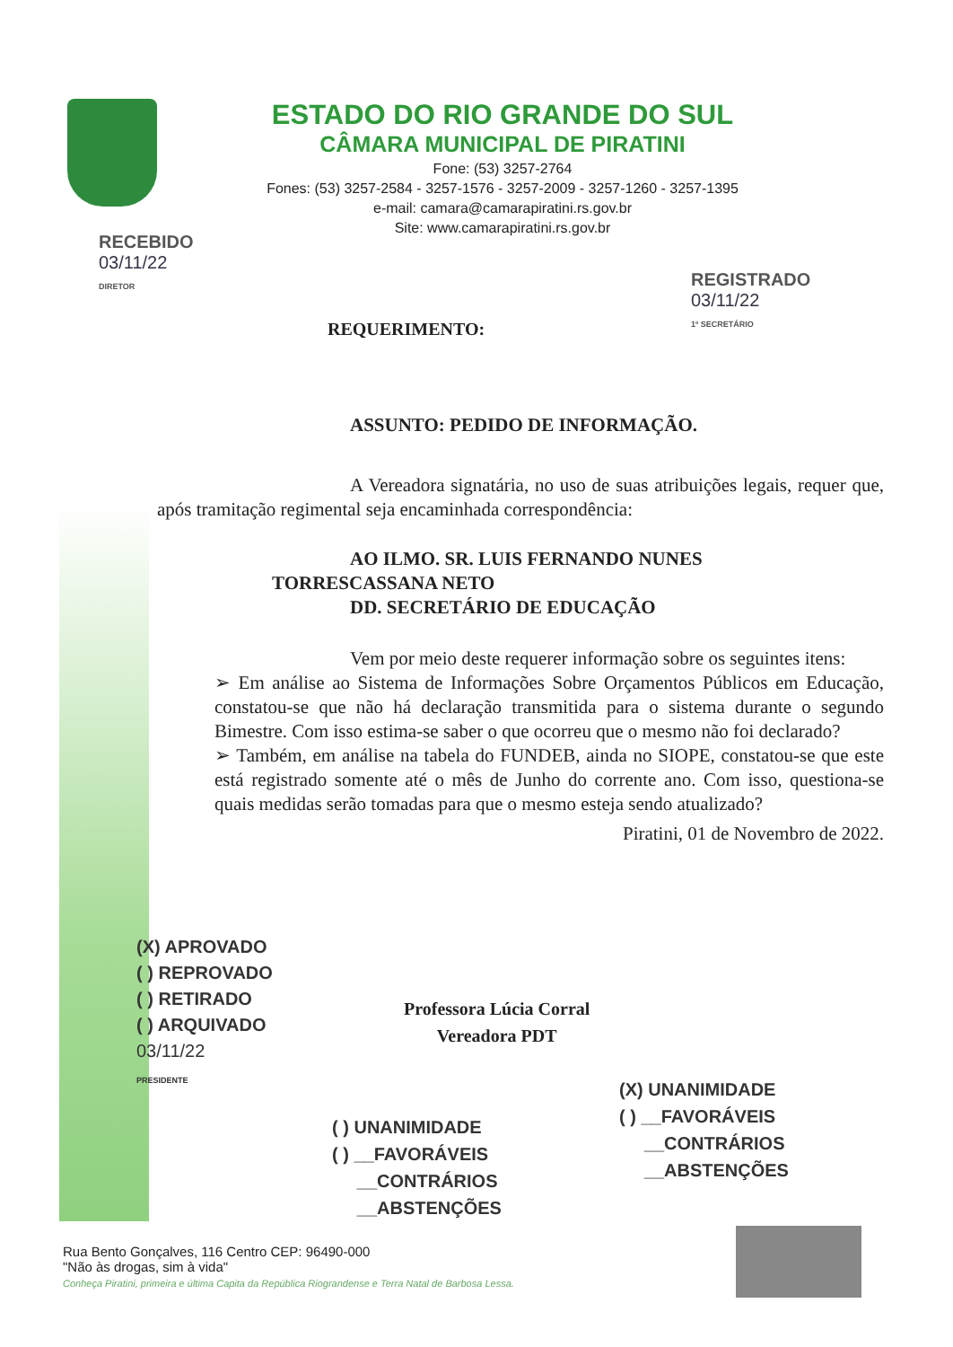ESTADO DO RIO GRANDE DO SUL
CÂMARA MUNICIPAL DE PIRATINI
Fone: (53) 3257-2764
Fones: (53) 3257-2584 - 3257-1576 - 3257-2009 - 3257-1260 - 3257-1395
e-mail: camara@camarapiratini.rs.gov.br
Site: www.camarapiratini.rs.gov.br
RECEBIDO
03/11/22
DIRETOR
REGISTRADO
03/11/22
1º SECRETÁRIO
REQUERIMENTO:
ASSUNTO: PEDIDO DE INFORMAÇÃO.
A Vereadora signatária, no uso de suas atribuições legais, requer que, após tramitação regimental seja encaminhada correspondência:
AO ILMO. SR. LUIS FERNANDO NUNES
TORRESCASSANA NETO
DD. SECRETÁRIO DE EDUCAÇÃO
Vem por meio deste requerer informação sobre os seguintes itens:
➢ Em análise ao Sistema de Informações Sobre Orçamentos Públicos em Educação, constatou-se que não há declaração transmitida para o sistema durante o segundo Bimestre. Com isso estima-se saber o que ocorreu que o mesmo não foi declarado?
➢ Também, em análise na tabela do FUNDEB, ainda no SIOPE, constatou-se que este está registrado somente até o mês de Junho do corrente ano. Com isso, questiona-se quais medidas serão tomadas para que o mesmo esteja sendo atualizado?
Piratini, 01 de Novembro de 2022.
(X) APROVADO
( ) REPROVADO
( ) RETIRADO
( ) ARQUIVADO
03/11/22
PRESIDENTE
Professora Lúcia Corral
Vereadora PDT
(X) UNANIMIDADE
( ) __FAVORÁVEIS
__CONTRÁRIOS
__ABSTENÇÕES
( ) UNANIMIDADE
( ) __FAVORÁVEIS
__CONTRÁRIOS
__ABSTENÇÕES
Rua Bento Gonçalves, 116 Centro CEP: 96490-000
"Não às drogas, sim à vida"
Conheça Piratini, primeira e última Capita da República Riograndense e Terra Natal de Barbosa Lessa.